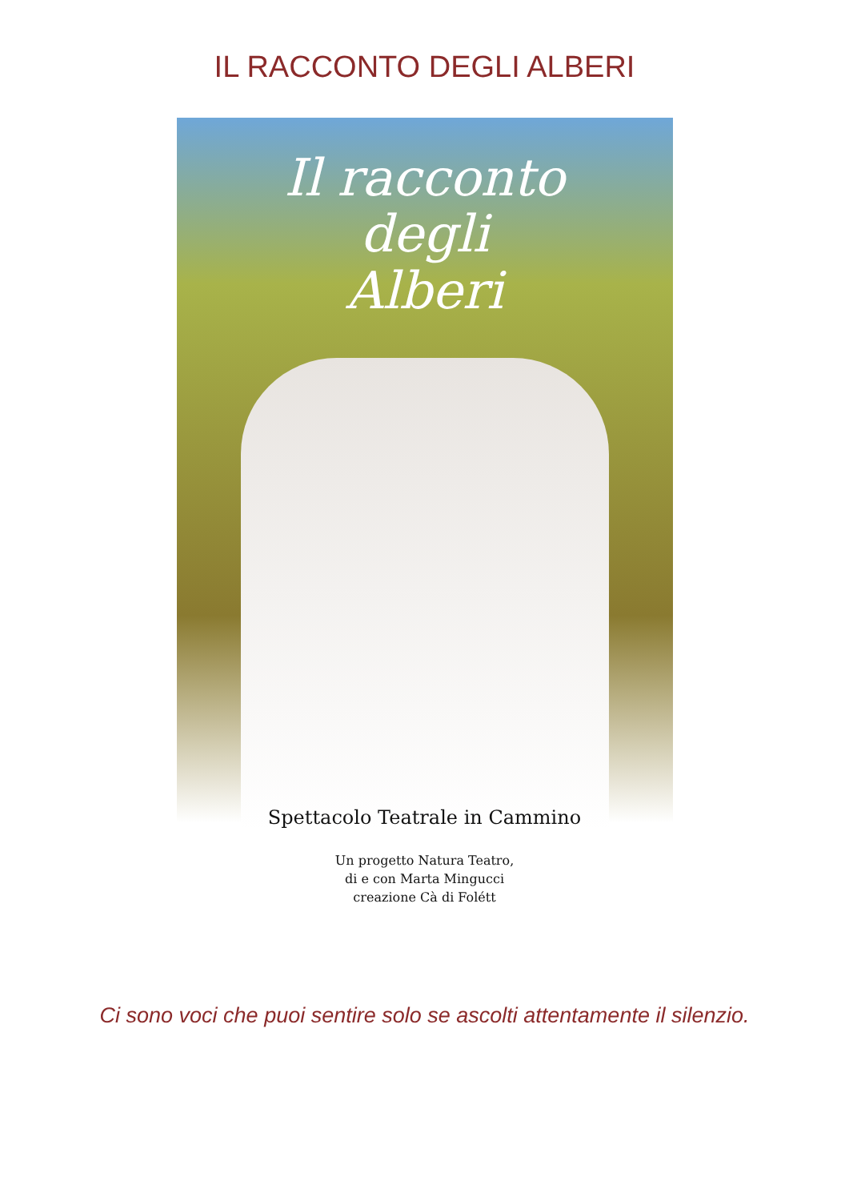IL RACCONTO DEGLI ALBERI
Il racconto
degli
Alberi
Spettacolo Teatrale in Cammino
Un progetto Natura Teatro,
di e con Marta Mingucci
creazione Cà di Folétt
Ci sono voci che puoi sentire solo se ascolti attentamente il silenzio.